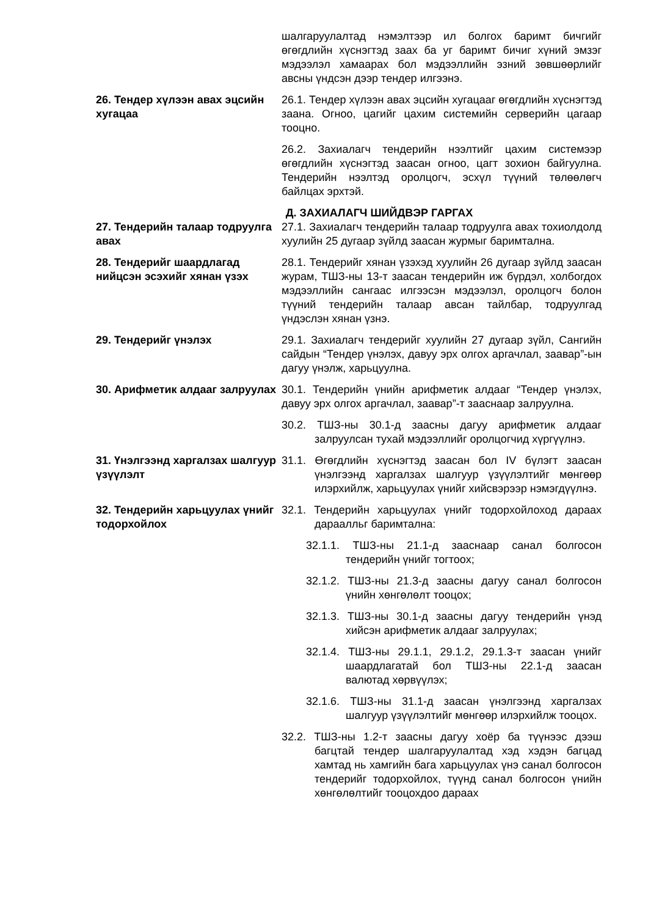шалгаруулалтад нэмэлтээр ил болгох баримт бичгийг өгөгдлийн хүснэгтэд заах ба уг баримт бичиг хүний эмзэг мэдээлэл хамаарах бол мэдээллийн эзний зөвшөөрлийг авсны үндсэн дээр тендер илгээнэ.
26. Тендер хүлээн авах эцсийн хугацаа
26.1. Тендер хүлээн авах эцсийн хугацааг өгөгдлийн хүснэгтэд заана. Огноо, цагийг цахим системийн серверийн цагаар тооцно.
26.2. Захиалагч тендерийн нээлтийг цахим системээр өгөгдлийн хүснэгтэд заасан огноо, цагт зохион байгуулна. Тендерийн нээлтэд оролцогч, эсхүл түүний төлөөлөгч байлцах эрхтэй.
Д. ЗАХИАЛАГЧ ШИЙДВЭР ГАРГАХ
27. Тендерийн талаар тодруулга авах
27.1. Захиалагч тендерийн талаар тодруулга авах тохиолдолд хуулийн 25 дугаар зүйлд заасан журмыг баримтална.
28. Тендерийг шаардлагад нийцсэн эсэхийг хянан үзэх
28.1. Тендерийг хянан үзэхэд хуулийн 26 дугаар зүйлд заасан журам, ТШЗ-ны 13-т заасан тендерийн иж бүрдэл, холбогдох мэдээллийн сангаас илгээсэн мэдээлэл, оролцогч болон түүний тендерийн талаар авсан тайлбар, тодруулгад үндэслэн хянан үзнэ.
29. Тендерийг үнэлэх 29.1. Захиалагч тендерийг хуулийн 27 дугаар зүйл, Сангийн сайдын “Тендер үнэлэх, давуу эрх олгох аргачлал, заавар”-ын дагуу үнэлж, харьцуулна.
30. Арифметик алдааг залруулах
30.1. Тендерийн үнийн арифметик алдааг “Тендер үнэлэх, давуу эрх олгох аргачлал, заавар”-т зааснаар залруулна.
30.2. ТШЗ-ны 30.1-д заасны дагуу арифметик алдааг залруулсан тухай мэдээллийг оролцогчид хүргүүлнэ.
31. Үнэлгээнд харгалзах шалгуур үзүүлэлт
31.1. Өгөгдлийн хүснэгтэд заасан бол IV бүлэгт заасан үнэлгээнд харгалзах шалгуур үзүүлэлтийг мөнгөөр илэрхийлж, харьцуулах үнийг хийсвэрээр нэмэгдүүлнэ.
32. Тендерийн харьцуулах үнийг тодорхойлох
32.1. Тендерийн харьцуулах үнийг тодорхойлоход дараах дараалльг баримтална:
32.1.1. ТШЗ-ны 21.1-д зааснаар санал болгосон тендерийн үнийг тогтоох;
32.1.2. ТШЗ-ны 21.3-д заасны дагуу санал болгосон үнийн хөнгөлөлт тооцох;
32.1.3. ТШЗ-ны 30.1-д заасны дагуу тендерийн үнэд хийсэн арифметик алдааг залруулах;
32.1.4. ТШЗ-ны 29.1.1, 29.1.2, 29.1.3-т заасан үнийг шаардлагатай бол ТШЗ-ны 22.1-д заасан валютад хөрвүүлэх;
32.1.6. ТШЗ-ны 31.1-д заасан үнэлгээнд харгалзах шалгуур үзүүлэлтийг мөнгөөр илэрхийлж тооцох.
32.2. ТШЗ-ны 1.2-т заасны дагуу хоёр ба түүнээс дээш багцтай тендер шалгаруулалтад хэд хэдэн багцад хамтад нь хамгийн бага харьцуулах үнэ санал болгосон тендерийг тодорхойлох, түүнд санал болгосон үнийн хөнгөлөлтийг тооцохдоо дараах